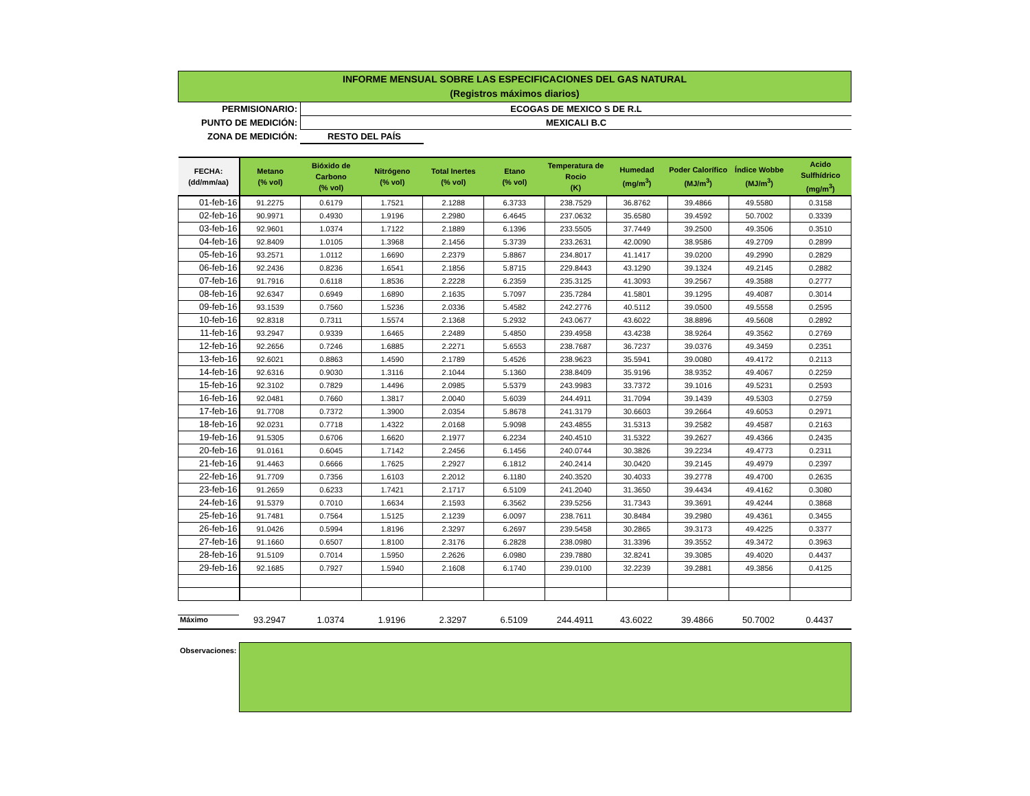INFORME MENSUAL SOBRE LAS ESPECIFICACIONES DEL GAS NATURAL
(Registros máximos diarios)
PERMISIONARIO:
ECOGAS DE MEXICO S DE R.L
PUNTO DE MEDICIÓN:
MEXICALI B.C
ZONA DE MEDICIÓN:
RESTO DEL PAÍS
| FECHA: (dd/mm/aa) | Metano (% vol) | Bióxido de Carbono (% vol) | Nitrógeno (% vol) | Total Inertes (% vol) | Etano (% vol) | Temperatura de Rocio (K) | Humedad (mg/m<sup>3</sup>) | Poder Calorífico (MJ/m<sup>3</sup>) | Índice Wobbe (MJ/m<sup>3</sup>) | Acido Sulfhídrico (mg/m<sup>3</sup>) |
| --- | --- | --- | --- | --- | --- | --- | --- | --- | --- | --- |
| 01-feb-16 | 91.2275 | 0.6179 | 1.7521 | 2.1288 | 6.3733 | 238.7529 | 36.8762 | 39.4866 | 49.5580 | 0.3158 |
| 02-feb-16 | 90.9971 | 0.4930 | 1.9196 | 2.2980 | 6.4645 | 237.0632 | 35.6580 | 39.4592 | 50.7002 | 0.3339 |
| 03-feb-16 | 92.9601 | 1.0374 | 1.7122 | 2.1889 | 6.1396 | 233.5505 | 37.7449 | 39.2500 | 49.3506 | 0.3510 |
| 04-feb-16 | 92.8409 | 1.0105 | 1.3968 | 2.1456 | 5.3739 | 233.2631 | 42.0090 | 38.9586 | 49.2709 | 0.2899 |
| 05-feb-16 | 93.2571 | 1.0112 | 1.6690 | 2.2379 | 5.8867 | 234.8017 | 41.1417 | 39.0200 | 49.2990 | 0.2829 |
| 06-feb-16 | 92.2436 | 0.8236 | 1.6541 | 2.1856 | 5.8715 | 229.8443 | 43.1290 | 39.1324 | 49.2145 | 0.2882 |
| 07-feb-16 | 91.7916 | 0.6118 | 1.8536 | 2.2228 | 6.2359 | 235.3125 | 41.3093 | 39.2567 | 49.3588 | 0.2777 |
| 08-feb-16 | 92.6347 | 0.6949 | 1.6890 | 2.1635 | 5.7097 | 235.7284 | 41.5801 | 39.1295 | 49.4087 | 0.3014 |
| 09-feb-16 | 93.1539 | 0.7560 | 1.5236 | 2.0336 | 5.4582 | 242.2776 | 40.5112 | 39.0500 | 49.5558 | 0.2595 |
| 10-feb-16 | 92.8318 | 0.7311 | 1.5574 | 2.1368 | 5.2932 | 243.0677 | 43.6022 | 38.8896 | 49.5608 | 0.2892 |
| 11-feb-16 | 93.2947 | 0.9339 | 1.6465 | 2.2489 | 5.4850 | 239.4958 | 43.4238 | 38.9264 | 49.3562 | 0.2769 |
| 12-feb-16 | 92.2656 | 0.7246 | 1.6885 | 2.2271 | 5.6553 | 238.7687 | 36.7237 | 39.0376 | 49.3459 | 0.2351 |
| 13-feb-16 | 92.6021 | 0.8863 | 1.4590 | 2.1789 | 5.4526 | 238.9623 | 35.5941 | 39.0080 | 49.4172 | 0.2113 |
| 14-feb-16 | 92.6316 | 0.9030 | 1.3116 | 2.1044 | 5.1360 | 238.8409 | 35.9196 | 38.9352 | 49.4067 | 0.2259 |
| 15-feb-16 | 92.3102 | 0.7829 | 1.4496 | 2.0985 | 5.5379 | 243.9983 | 33.7372 | 39.1016 | 49.5231 | 0.2593 |
| 16-feb-16 | 92.0481 | 0.7660 | 1.3817 | 2.0040 | 5.6039 | 244.4911 | 31.7094 | 39.1439 | 49.5303 | 0.2759 |
| 17-feb-16 | 91.7708 | 0.7372 | 1.3900 | 2.0354 | 5.8678 | 241.3179 | 30.6603 | 39.2664 | 49.6053 | 0.2971 |
| 18-feb-16 | 92.0231 | 0.7718 | 1.4322 | 2.0168 | 5.9098 | 243.4855 | 31.5313 | 39.2582 | 49.4587 | 0.2163 |
| 19-feb-16 | 91.5305 | 0.6706 | 1.6620 | 2.1977 | 6.2234 | 240.4510 | 31.5322 | 39.2627 | 49.4366 | 0.2435 |
| 20-feb-16 | 91.0161 | 0.6045 | 1.7142 | 2.2456 | 6.1456 | 240.0744 | 30.3826 | 39.2234 | 49.4773 | 0.2311 |
| 21-feb-16 | 91.4463 | 0.6666 | 1.7625 | 2.2927 | 6.1812 | 240.2414 | 30.0420 | 39.2145 | 49.4979 | 0.2397 |
| 22-feb-16 | 91.7709 | 0.7356 | 1.6103 | 2.2012 | 6.1180 | 240.3520 | 30.4033 | 39.2778 | 49.4700 | 0.2635 |
| 23-feb-16 | 91.2659 | 0.6233 | 1.7421 | 2.1717 | 6.5109 | 241.2040 | 31.3650 | 39.4434 | 49.4162 | 0.3080 |
| 24-feb-16 | 91.5379 | 0.7010 | 1.6634 | 2.1593 | 6.3562 | 239.5256 | 31.7343 | 39.3691 | 49.4244 | 0.3868 |
| 25-feb-16 | 91.7481 | 0.7564 | 1.5125 | 2.1239 | 6.0097 | 238.7611 | 30.8484 | 39.2980 | 49.4361 | 0.3455 |
| 26-feb-16 | 91.0426 | 0.5994 | 1.8196 | 2.3297 | 6.2697 | 239.5458 | 30.2865 | 39.3173 | 49.4225 | 0.3377 |
| 27-feb-16 | 91.1660 | 0.6507 | 1.8100 | 2.3176 | 6.2828 | 238.0980 | 31.3396 | 39.3552 | 49.3472 | 0.3963 |
| 28-feb-16 | 91.5109 | 0.7014 | 1.5950 | 2.2626 | 6.0980 | 239.7880 | 32.8241 | 39.3085 | 49.4020 | 0.4437 |
| 29-feb-16 | 92.1685 | 0.7927 | 1.5940 | 2.1608 | 6.1740 | 239.0100 | 32.2239 | 39.2881 | 49.3856 | 0.4125 |
Máximo
93.2947 1.0374 1.9196 2.3297 6.5109 244.4911 43.6022 39.4866 50.7002 0.4437
Observaciones: